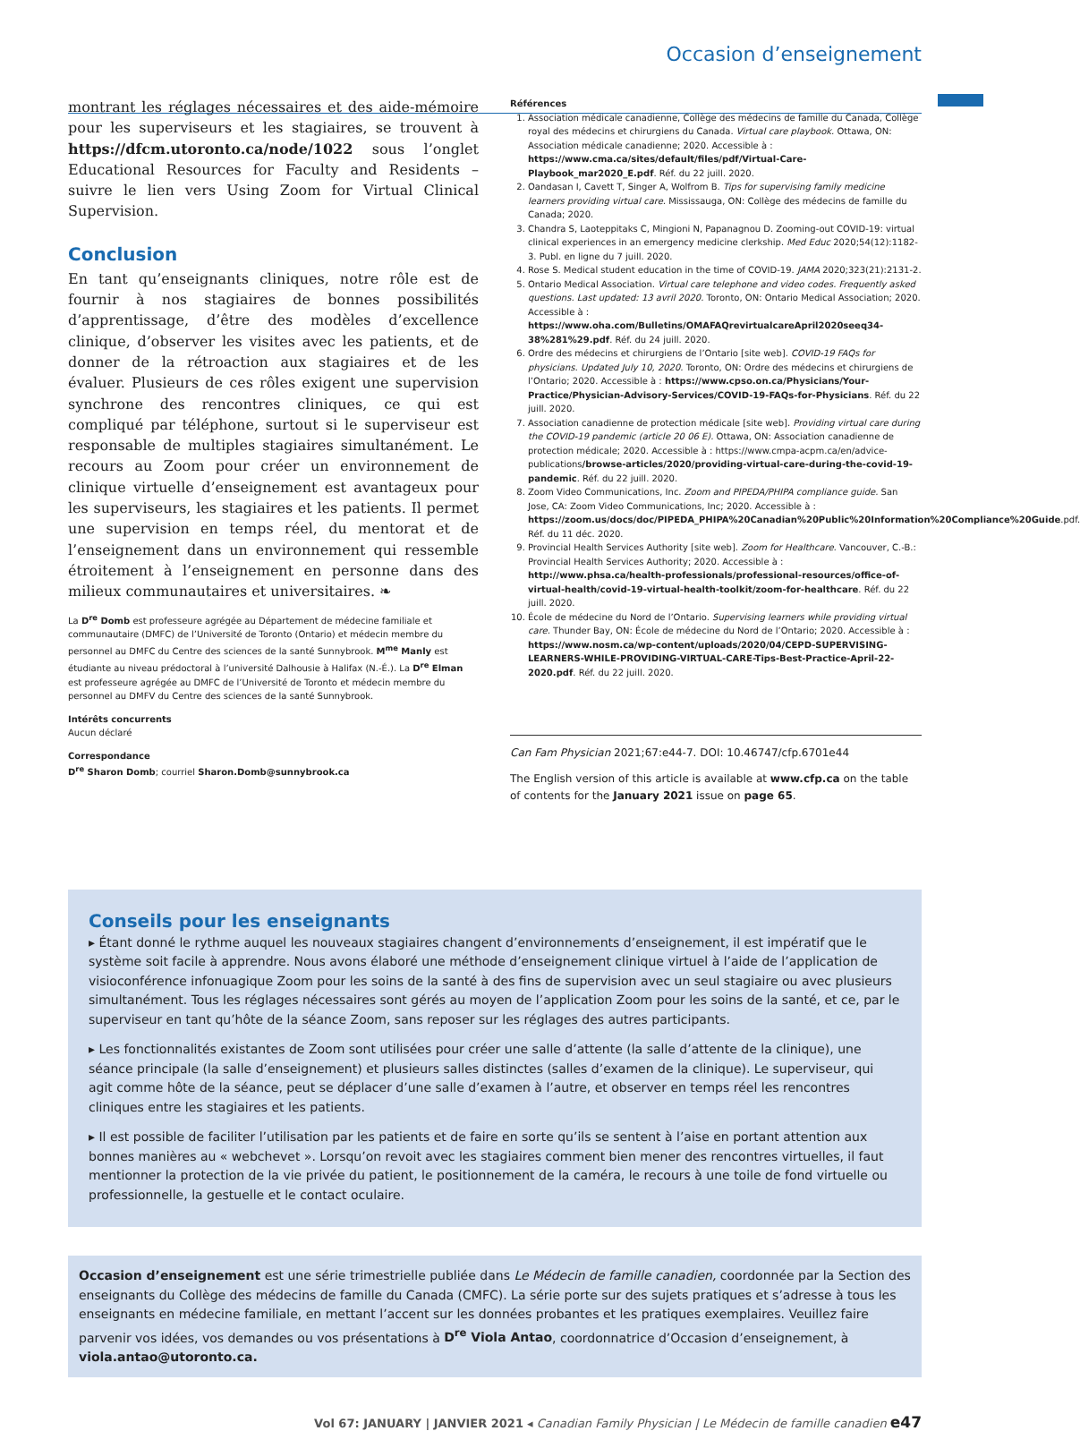Occasion d’enseignement
montrant les réglages nécessaires et des aide-mémoire pour les superviseurs et les stagiaires, se trouvent à https://dfcm.utoronto.ca/node/1022 sous l’onglet Educational Resources for Faculty and Residents – suivre le lien vers Using Zoom for Virtual Clinical Supervision.
Conclusion
En tant qu’enseignants cliniques, notre rôle est de fournir à nos stagiaires de bonnes possibilités d’apprentissage, d’être des modèles d’excellence clinique, d’observer les visites avec les patients, et de donner de la rétroaction aux stagiaires et de les évaluer. Plusieurs de ces rôles exigent une supervision synchrone des rencontres cliniques, ce qui est compliqué par téléphone, surtout si le superviseur est responsable de multiples stagiaires simultanément. Le recours au Zoom pour créer un environnement de clinique virtuelle d’enseignement est avantageux pour les superviseurs, les stagiaires et les patients. Il permet une supervision en temps réel, du mentorat et de l’enseignement dans un environnement qui ressemble étroitement à l’enseignement en personne dans des milieux communautaires et universitaires. ❧
La D<sup>re</sup> Domb est professeure agrégée au Département de médecine familiale et communautaire (DMFC) de l’Université de Toronto (Ontario) et médecin membre du personnel au DMFC du Centre des sciences de la santé Sunnybrook. M<sup>me</sup> Manly est étudiante au niveau prédoctoral à l’université Dalhousie à Halifax (N.-É.). La D<sup>re</sup> Elman est professeure agrégée au DMFC de l’Université de Toronto et médecin membre du personnel au DMFV du Centre des sciences de la santé Sunnybrook.
Intérêts concurrents
Aucun déclaré
Correspondance
D<sup>re</sup> Sharon Domb; courriel Sharon.Domb@sunnybrook.ca
Références
1. Association médicale canadienne, Collège des médecins de famille du Canada, Collège royal des médecins et chirurgiens du Canada. Virtual care playbook. Ottawa, ON: Association médicale canadienne; 2020. Accessible à : https://www.cma.ca/sites/default/files/pdf/Virtual-Care-Playbook_mar2020_E.pdf. Réf. du 22 juill. 2020.
2. Oandasan I, Cavett T, Singer A, Wolfrom B. Tips for supervising family medicine learners providing virtual care. Mississauga, ON: Collège des médecins de famille du Canada; 2020.
3. Chandra S, Laoteppitaks C, Mingioni N, Papanagnou D. Zooming-out COVID-19: virtual clinical experiences in an emergency medicine clerkship. Med Educ 2020;54(12):1182-3. Publ. en ligne du 7 juill. 2020.
4. Rose S. Medical student education in the time of COVID-19. JAMA 2020;323(21):2131-2.
5. Ontario Medical Association. Virtual care telephone and video codes. Frequently asked questions. Last updated: 13 avril 2020. Toronto, ON: Ontario Medical Association; 2020. Accessible à : https://www.oha.com/Bulletins/OMAFAQrevirtualcareApril2020seeq34-38%281%29.pdf. Réf. du 24 juill. 2020.
6. Ordre des médecins et chirurgiens de l’Ontario [site web]. COVID-19 FAQs for physicians. Updated July 10, 2020. Toronto, ON: Ordre des médecins et chirurgiens de l’Ontario; 2020. Accessible à : https://www.cpso.on.ca/Physicians/Your-Practice/Physician-Advisory-Services/COVID-19-FAQs-for-Physicians. Réf. du 22 juill. 2020.
7. Association canadienne de protection médicale [site web]. Providing virtual care during the COVID-19 pandemic (article 20 06 E). Ottawa, ON: Association canadienne de protection médicale; 2020. Accessible à : https://www.cmpa-acpm.ca/en/advice-publications/browse-articles/2020/providing-virtual-care-during-the-covid-19-pandemic. Réf. du 22 juill. 2020.
8. Zoom Video Communications, Inc. Zoom and PIPEDA/PHIPA compliance guide. San Jose, CA: Zoom Video Communications, Inc; 2020. Accessible à : https://zoom.us/docs/doc/PIPEDA_PHIPA%20Canadian%20Public%20Information%20Compliance%20Guide.pdf. Réf. du 11 déc. 2020.
9. Provincial Health Services Authority [site web]. Zoom for Healthcare. Vancouver, C.-B.: Provincial Health Services Authority; 2020. Accessible à : http://www.phsa.ca/health-professionals/professional-resources/office-of-virtual-health/covid-19-virtual-health-toolkit/zoom-for-healthcare. Réf. du 22 juill. 2020.
10. École de médecine du Nord de l’Ontario. Supervising learners while providing virtual care. Thunder Bay, ON: École de médecine du Nord de l’Ontario; 2020. Accessible à : https://www.nosm.ca/wp-content/uploads/2020/04/CEPD-SUPERVISING-LEARNERS-WHILE-PROVIDING-VIRTUAL-CARE-Tips-Best-Practice-April-22-2020.pdf. Réf. du 22 juill. 2020.
Can Fam Physician 2021;67:e44-7. DOI: 10.46747/cfp.6701e44
The English version of this article is available at www.cfp.ca on the table of contents for the January 2021 issue on page 65.
Conseils pour les enseignants
▸ Étant donné le rythme auquel les nouveaux stagiaires changent d’environnements d’enseignement, il est impératif que le système soit facile à apprendre. Nous avons élaboré une méthode d’enseignement clinique virtuel à l’aide de l’application de visioconférence infonuagique Zoom pour les soins de la santé à des fins de supervision avec un seul stagiaire ou avec plusieurs simultanément. Tous les réglages nécessaires sont gérés au moyen de l’application Zoom pour les soins de la santé, et ce, par le superviseur en tant qu’hôte de la séance Zoom, sans reposer sur les réglages des autres participants.
▸ Les fonctionnalités existantes de Zoom sont utilisées pour créer une salle d’attente (la salle d’attente de la clinique), une séance principale (la salle d’enseignement) et plusieurs salles distinctes (salles d’examen de la clinique). Le superviseur, qui agit comme hôte de la séance, peut se déplacer d’une salle d’examen à l’autre, et observer en temps réel les rencontres cliniques entre les stagiaires et les patients.
▸ Il est possible de faciliter l’utilisation par les patients et de faire en sorte qu’ils se sentent à l’aise en portant attention aux bonnes manières au « webchevet ». Lorsqu’on revoit avec les stagiaires comment bien mener des rencontres virtuelles, il faut mentionner la protection de la vie privée du patient, le positionnement de la caméra, le recours à une toile de fond virtuelle ou professionnelle, la gestuelle et le contact oculaire.
Occasion d’enseignement est une série trimestrielle publiée dans Le Médecin de famille canadien, coordonnée par la Section des enseignants du Collège des médecins de famille du Canada (CMFC). La série porte sur des sujets pratiques et s’adresse à tous les enseignants en médecine familiale, en mettant l’accent sur les données probantes et les pratiques exemplaires. Veuillez faire parvenir vos idées, vos demandes ou vos présentations à D<sup>re</sup> Viola Antao, coordonnatrice d’Occasion d’enseignement, à viola.antao@utoronto.ca.
Vol 67: JANUARY | JANVIER 2021 ◂ Canadian Family Physician | Le Médecin de famille canadien e47